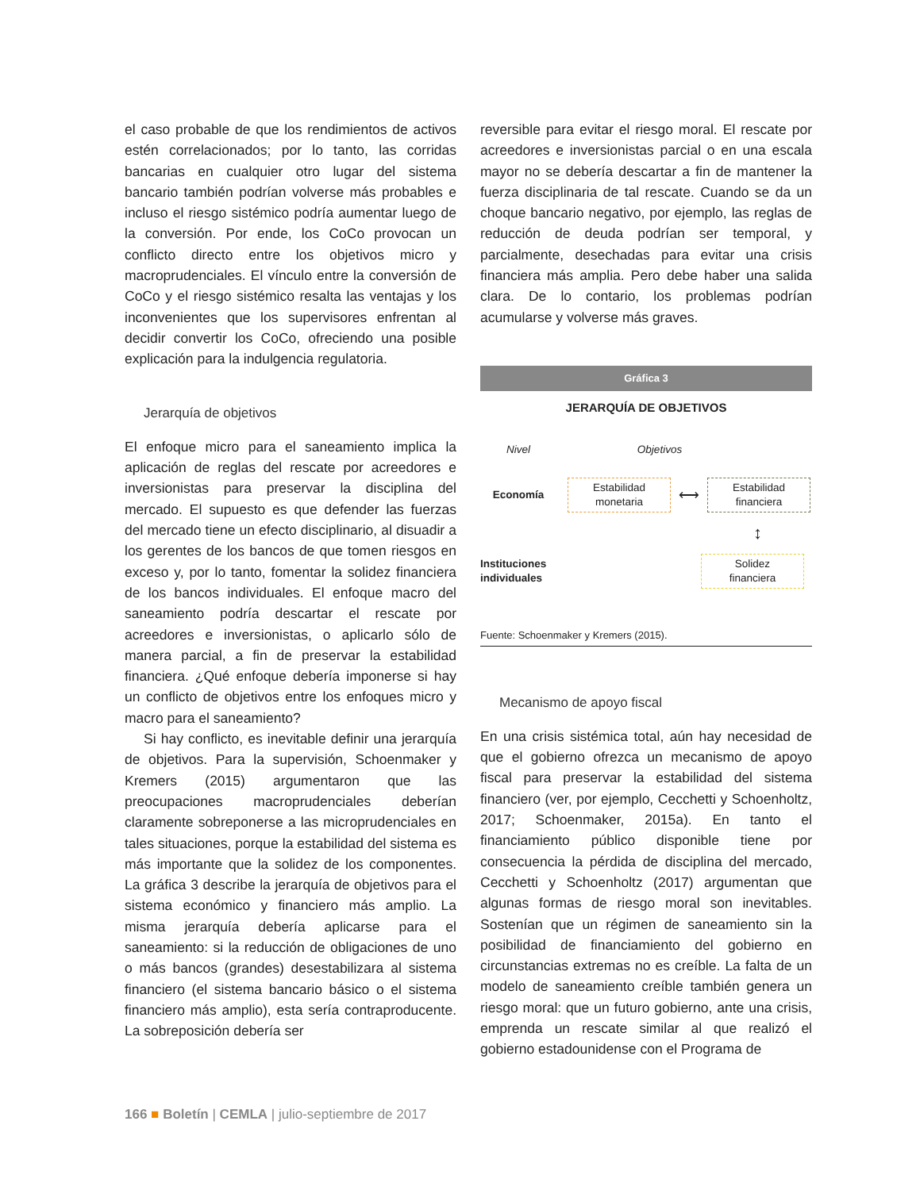el caso probable de que los rendimientos de activos estén correlacionados; por lo tanto, las corridas bancarias en cualquier otro lugar del sistema bancario también podrían volverse más probables e incluso el riesgo sistémico podría aumentar luego de la conversión. Por ende, los CoCo provocan un conflicto directo entre los objetivos micro y macroprudenciales. El vínculo entre la conversión de CoCo y el riesgo sistémico resalta las ventajas y los inconvenientes que los supervisores enfrentan al decidir convertir los CoCo, ofreciendo una posible explicación para la indulgencia regulatoria.
Jerarquía de objetivos
El enfoque micro para el saneamiento implica la aplicación de reglas del rescate por acreedores e inversionistas para preservar la disciplina del mercado. El supuesto es que defender las fuerzas del mercado tiene un efecto disciplinario, al disuadir a los gerentes de los bancos de que tomen riesgos en exceso y, por lo tanto, fomentar la solidez financiera de los bancos individuales. El enfoque macro del saneamiento podría descartar el rescate por acreedores e inversionistas, o aplicarlo sólo de manera parcial, a fin de preservar la estabilidad financiera. ¿Qué enfoque debería imponerse si hay un conflicto de objetivos entre los enfoques micro y macro para el saneamiento?
Si hay conflicto, es inevitable definir una jerarquía de objetivos. Para la supervisión, Schoenmaker y Kremers (2015) argumentaron que las preocupaciones macroprudenciales deberían claramente sobreponerse a las microprudenciales en tales situaciones, porque la estabilidad del sistema es más importante que la solidez de los componentes. La gráfica 3 describe la jerarquía de objetivos para el sistema económico y financiero más amplio. La misma jerarquía debería aplicarse para el saneamiento: si la reducción de obligaciones de uno o más bancos (grandes) desestabilizara al sistema financiero (el sistema bancario básico o el sistema financiero más amplio), esta sería contraproducente. La sobreposición debería ser
reversible para evitar el riesgo moral. El rescate por acreedores e inversionistas parcial o en una escala mayor no se debería descartar a fin de mantener la fuerza disciplinaria de tal rescate. Cuando se da un choque bancario negativo, por ejemplo, las reglas de reducción de deuda podrían ser temporal, y parcialmente, desechadas para evitar una crisis financiera más amplia. Pero debe haber una salida clara. De lo contario, los problemas podrían acumularse y volverse más graves.
Gráfica 3
JERARQUÍA DE OBJETIVOS
Nivel Objetivos
Economía
Estabilidad
monetaria
⟷
Estabilidad
financiera
↕
Instituciones
individuales
Solidez
financiera
Fuente: Schoenmaker y Kremers (2015).
Mecanismo de apoyo fiscal
En una crisis sistémica total, aún hay necesidad de que el gobierno ofrezca un mecanismo de apoyo fiscal para preservar la estabilidad del sistema financiero (ver, por ejemplo, Cecchetti y Schoenholtz, 2017; Schoenmaker, 2015a). En tanto el financiamiento público disponible tiene por consecuencia la pérdida de disciplina del mercado, Cecchetti y Schoenholtz (2017) argumentan que algunas formas de riesgo moral son inevitables. Sostenían que un régimen de saneamiento sin la posibilidad de financiamiento del gobierno en circunstancias extremas no es creíble. La falta de un modelo de saneamiento creíble también genera un riesgo moral: que un futuro gobierno, ante una crisis, emprenda un rescate similar al que realizó el gobierno estadounidense con el Programa de
166 ■ Boletín | CEMLA | julio-septiembre de 2017